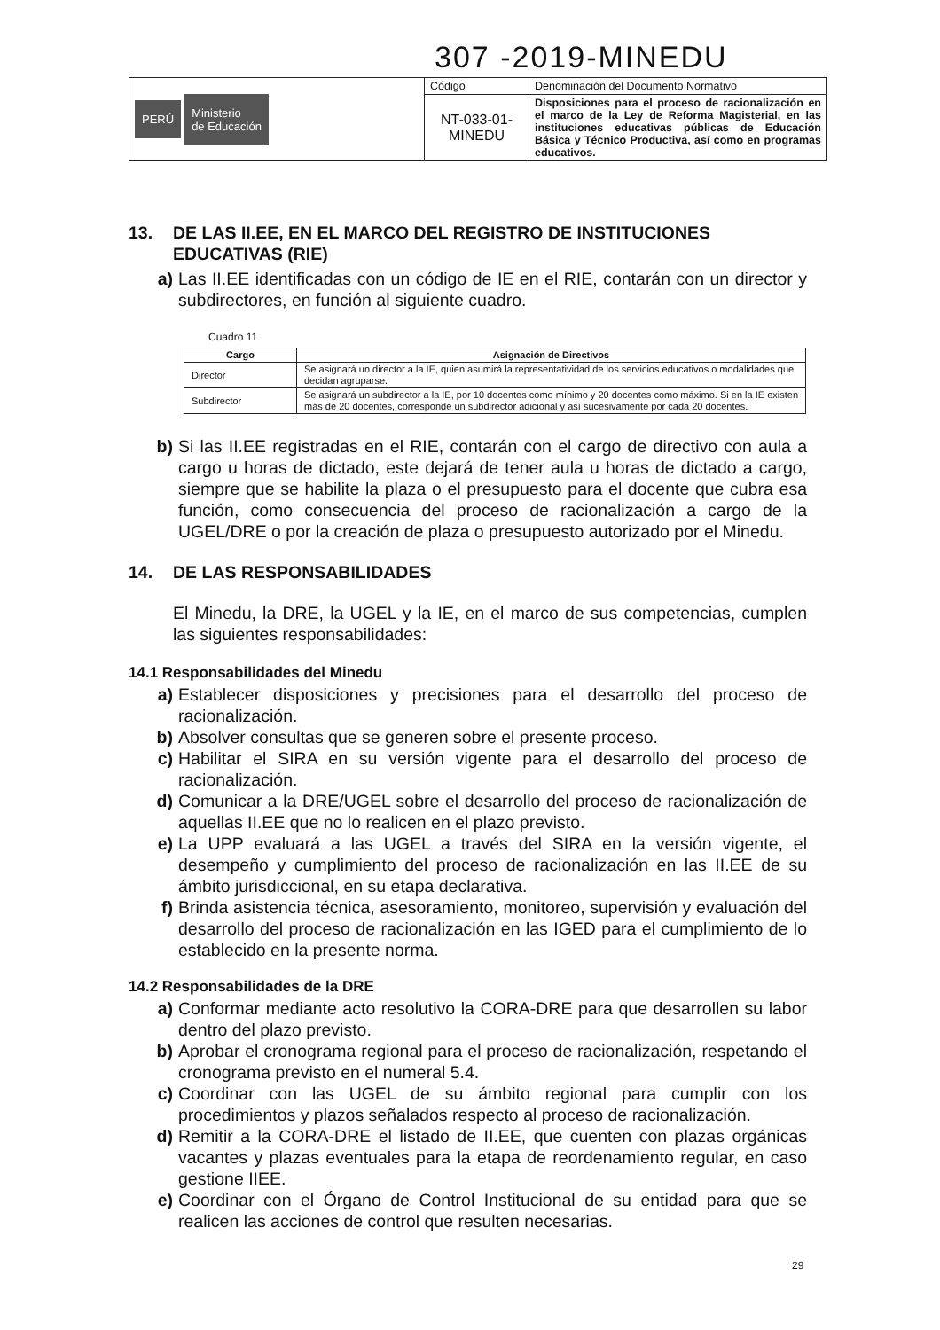307 -2019-MINEDU
| PERÚ Ministerio de Educación | Código | Denominación del Documento Normativo |
| | NT-033-01- MINEDU | Disposiciones para el proceso de racionalización en el marco de la Ley de Reforma Magisterial, en las instituciones educativas públicas de Educación Básica y Técnico Productiva, así como en programas educativos. |
13. DE LAS II.EE, EN EL MARCO DEL REGISTRO DE INSTITUCIONES EDUCATIVAS (RIE)
a) Las II.EE identificadas con un código de IE en el RIE, contarán con un director y subdirectores, en función al siguiente cuadro.
Cuadro 11
| Cargo | Asignación de Directivos |
| --- | --- |
| Director | Se asignará un director a la IE, quien asumirá la representatividad de los servicios educativos o modalidades que decidan agruparse. |
| Subdirector | Se asignará un subdirector a la IE, por 10 docentes como mínimo y 20 docentes como máximo. Si en la IE existen más de 20 docentes, corresponde un subdirector adicional y así sucesivamente por cada 20 docentes. |
b) Si las II.EE registradas en el RIE, contarán con el cargo de directivo con aula a cargo u horas de dictado, este dejará de tener aula u horas de dictado a cargo, siempre que se habilite la plaza o el presupuesto para el docente que cubra esa función, como consecuencia del proceso de racionalización a cargo de la UGEL/DRE o por la creación de plaza o presupuesto autorizado por el Minedu.
14. DE LAS RESPONSABILIDADES
El Minedu, la DRE, la UGEL y la IE, en el marco de sus competencias, cumplen las siguientes responsabilidades:
14.1 Responsabilidades del Minedu
a) Establecer disposiciones y precisiones para el desarrollo del proceso de racionalización.
b) Absolver consultas que se generen sobre el presente proceso.
c) Habilitar el SIRA en su versión vigente para el desarrollo del proceso de racionalización.
d) Comunicar a la DRE/UGEL sobre el desarrollo del proceso de racionalización de aquellas II.EE que no lo realicen en el plazo previsto.
e) La UPP evaluará a las UGEL a través del SIRA en la versión vigente, el desempeño y cumplimiento del proceso de racionalización en las II.EE de su ámbito jurisdiccional, en su etapa declarativa.
f) Brinda asistencia técnica, asesoramiento, monitoreo, supervisión y evaluación del desarrollo del proceso de racionalización en las IGED para el cumplimiento de lo establecido en la presente norma.
14.2 Responsabilidades de la DRE
a) Conformar mediante acto resolutivo la CORA-DRE para que desarrollen su labor dentro del plazo previsto.
b) Aprobar el cronograma regional para el proceso de racionalización, respetando el cronograma previsto en el numeral 5.4.
c) Coordinar con las UGEL de su ámbito regional para cumplir con los procedimientos y plazos señalados respecto al proceso de racionalización.
d) Remitir a la CORA-DRE el listado de II.EE, que cuenten con plazas orgánicas vacantes y plazas eventuales para la etapa de reordenamiento regular, en caso gestione IIEE.
e) Coordinar con el Órgano de Control Institucional de su entidad para que se realicen las acciones de control que resulten necesarias.
29